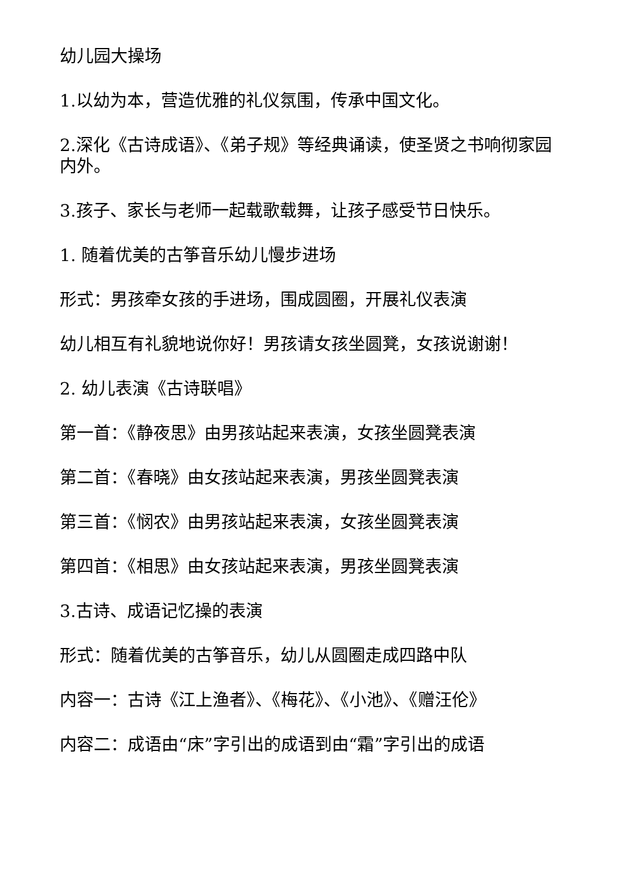幼儿园大操场
1.以幼为本，营造优雅的礼仪氛围，传承中国文化。
2.深化《古诗成语》、《弟子规》等经典诵读，使圣贤之书响彻家园内外。
3.孩子、家长与老师一起载歌载舞，让孩子感受节日快乐。
1. 随着优美的古筝音乐幼儿慢步进场
形式：男孩牵女孩的手进场，围成圆圈，开展礼仪表演
幼儿相互有礼貌地说你好！男孩请女孩坐圆凳，女孩说谢谢！
2. 幼儿表演《古诗联唱》
第一首：《静夜思》由男孩站起来表演，女孩坐圆凳表演
第二首：《春晓》由女孩站起来表演，男孩坐圆凳表演
第三首：《悯农》由男孩站起来表演，女孩坐圆凳表演
第四首：《相思》由女孩站起来表演，男孩坐圆凳表演
3.古诗、成语记忆操的表演
形式：随着优美的古筝音乐，幼儿从圆圈走成四路中队
内容一：古诗《江上渔者》、《梅花》、《小池》、《赠汪伦》
内容二：成语由“床”字引出的成语到由“霜”字引出的成语